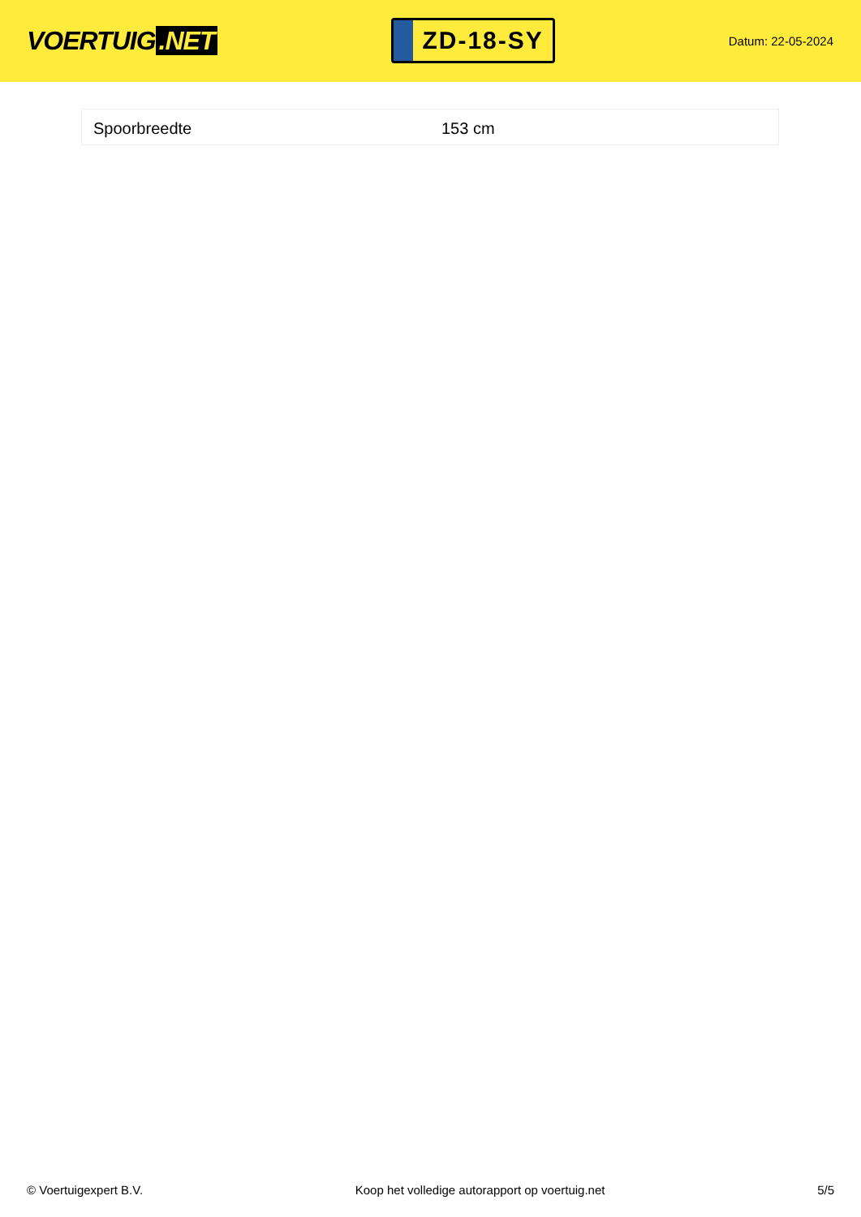VOERTUIG.NET
ZD-18-SY
Datum: 22-05-2024
| Spoorbreedte | 153 cm |
© Voertuigexpert B.V. Koop het volledige autorapport op voertuig.net 5/5